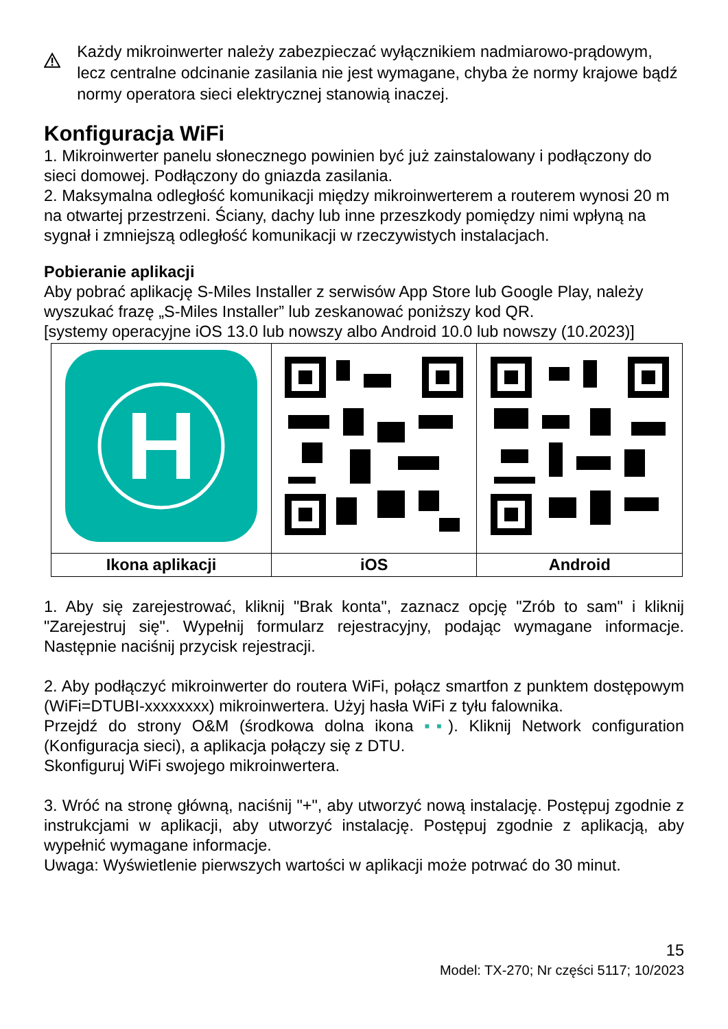Każdy mikroinwerter należy zabezpieczać wyłącznikiem nadmiarowo-prądowym, lecz centralne odcinanie zasilania nie jest wymagane, chyba że normy krajowe bądź normy operatora sieci elektrycznej stanowią inaczej.
Konfiguracja WiFi
1. Mikroinwerter panelu słonecznego powinien być już zainstalowany i podłączony do sieci domowej. Podłączony do gniazda zasilania.
2. Maksymalna odległość komunikacji między mikroinwerterem a routerem wynosi 20 m na otwartej przestrzeni. Ściany, dachy lub inne przeszkody pomiędzy nimi wpłyną na sygnał i zmniejszą odległość komunikacji w rzeczywistych instalacjach.
Pobieranie aplikacji
Aby pobrać aplikację S-Miles Installer z serwisów App Store lub Google Play, należy wyszukać frazę „S-Miles Installer” lub zeskanować poniższy kod QR.
[systemy operacyjne iOS 13.0 lub nowszy albo Android 10.0 lub nowszy (10.2023)]
| Ikona aplikacji | iOS | Android |
| --- | --- | --- |
1. Aby się zarejestrować, kliknij "Brak konta", zaznacz opcję "Zrób to sam" i kliknij "Zarejestruj się". Wypełnij formularz rejestracyjny, podając wymagane informacje. Następnie naciśnij przycisk rejestracji.
2. Aby podłączyć mikroinwerter do routera WiFi, połącz smartfon z punktem dostępowym (WiFi=DTUBI-xxxxxxxx) mikroinwertera. Użyj hasła WiFi z tyłu falownika.
Przejdź do strony O&M (środkowa dolna ikona ▪▪). Kliknij Network configuration (Konfiguracja sieci), a aplikacja połączy się z DTU.
Skonfiguruj WiFi swojego mikroinwertera.
3. Wróć na stronę główną, naciśnij "+", aby utworzyć nową instalację. Postępuj zgodnie z instrukcjami w aplikacji, aby utworzyć instalację. Postępuj zgodnie z aplikacją, aby wypełnić wymagane informacje.
Uwaga: Wyświetlenie pierwszych wartości w aplikacji może potrwać do 30 minut.
15
Model: TX-270; Nr części 5117; 10/2023